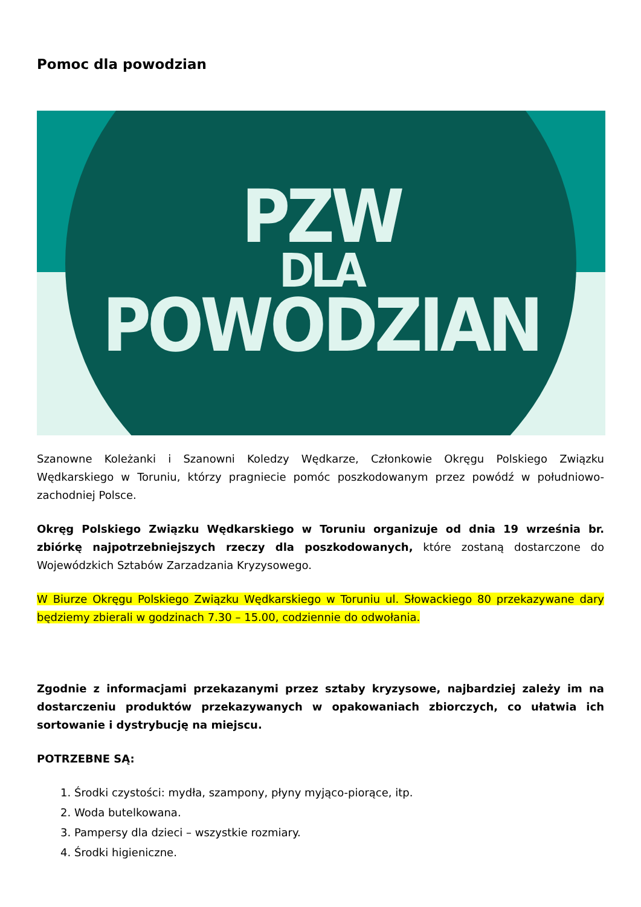Pomoc dla powodzian
PZW
DLA
POWODZIAN
Szanowne Koleżanki i Szanowni Koledzy Wędkarze, Członkowie Okręgu Polskiego Związku Wędkarskiego w Toruniu, którzy pragniecie pomóc poszkodowanym przez powódź w południowo- zachodniej Polsce.
Okręg Polskiego Związku Wędkarskiego w Toruniu organizuje od dnia 19 września br. zbiórkę najpotrzebniejszych rzeczy dla poszkodowanych, które zostaną dostarczone do Wojewódzkich Sztabów Zarzadzania Kryzysowego.
W Biurze Okręgu Polskiego Związku Wędkarskiego w Toruniu ul. Słowackiego 80 przekazywane dary będziemy zbierali w godzinach 7.30 – 15.00, codziennie do odwołania.
Zgodnie z informacjami przekazanymi przez sztaby kryzysowe, najbardziej zależy im na dostarczeniu produktów przekazywanych w opakowaniach zbiorczych, co ułatwia ich sortowanie i dystrybucję na miejscu.
POTRZEBNE SĄ:
1. Środki czystości: mydła, szampony, płyny myjąco-piorące, itp.
2. Woda butelkowana.
3. Pampersy dla dzieci – wszystkie rozmiary.
4. Środki higieniczne.